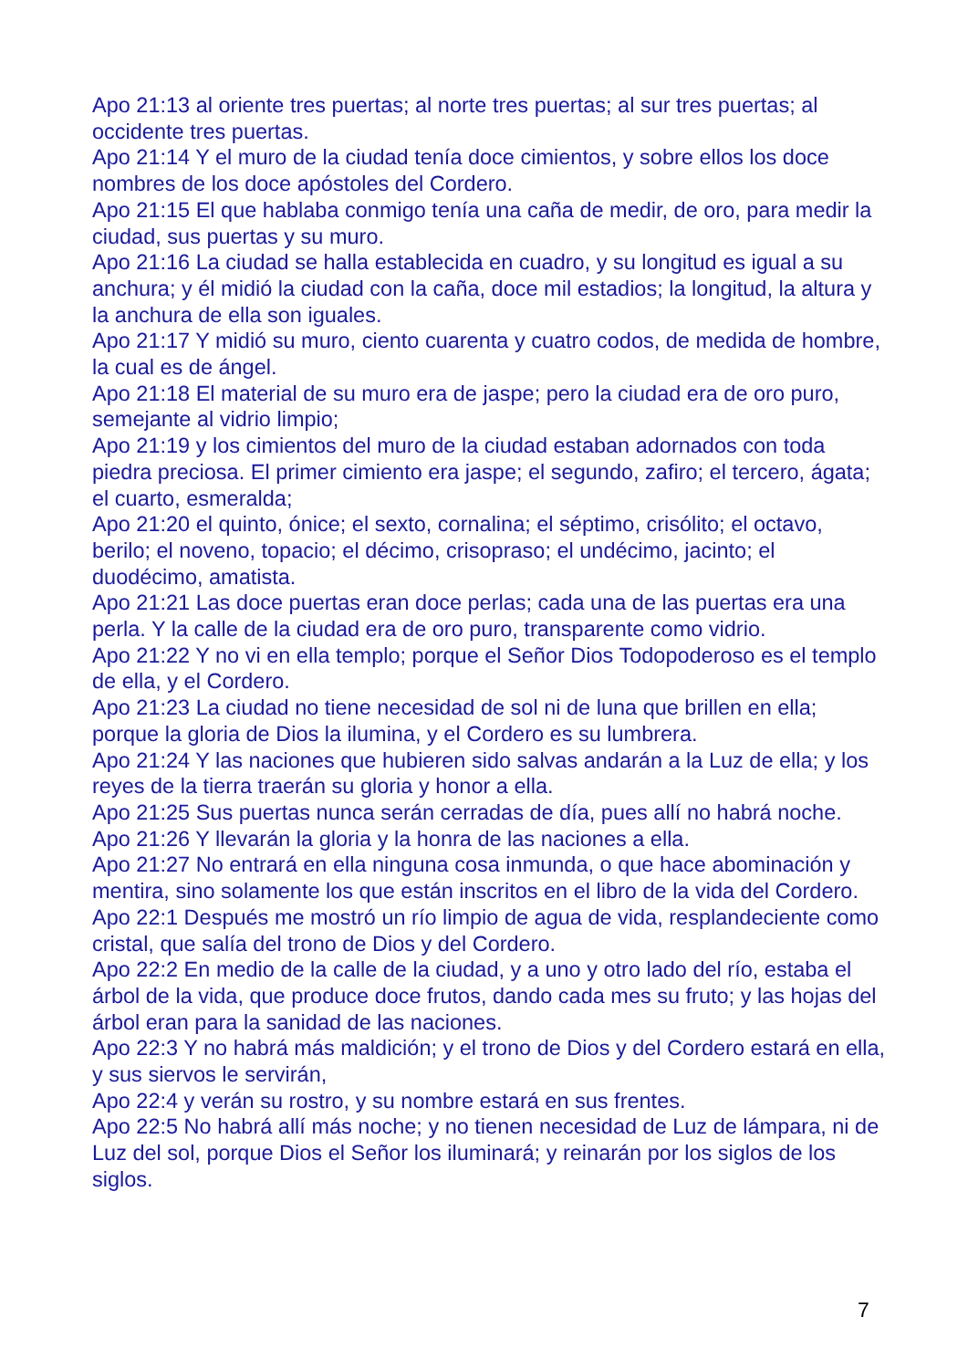Apo 21:13 al oriente tres puertas; al norte tres puertas; al sur tres puertas; al occidente tres puertas.
Apo 21:14 Y el muro de la ciudad tenía doce cimientos, y sobre ellos los doce nombres de los doce apóstoles del Cordero.
Apo 21:15 El que hablaba conmigo tenía una caña de medir, de oro, para medir la ciudad, sus puertas y su muro.
Apo 21:16 La ciudad se halla establecida en cuadro, y su longitud es igual a su anchura; y él midió la ciudad con la caña, doce mil estadios; la longitud, la altura y la anchura de ella son iguales.
Apo 21:17 Y midió su muro, ciento cuarenta y cuatro codos, de medida de hombre, la cual es de ángel.
Apo 21:18 El material de su muro era de jaspe; pero la ciudad era de oro puro, semejante al vidrio limpio;
Apo 21:19 y los cimientos del muro de la ciudad estaban adornados con toda piedra preciosa. El primer cimiento era jaspe; el segundo, zafiro; el tercero, ágata; el cuarto, esmeralda;
Apo 21:20 el quinto, ónice; el sexto, cornalina; el séptimo, crisólito; el octavo, berilo; el noveno, topacio; el décimo, crisopraso; el undécimo, jacinto; el duodécimo, amatista.
Apo 21:21 Las doce puertas eran doce perlas; cada una de las puertas era una perla. Y la calle de la ciudad era de oro puro, transparente como vidrio.
Apo 21:22 Y no vi en ella templo; porque el Señor Dios Todopoderoso es el templo de ella, y el Cordero.
Apo 21:23 La ciudad no tiene necesidad de sol ni de luna que brillen en ella; porque la gloria de Dios la ilumina, y el Cordero es su lumbrera.
Apo 21:24 Y las naciones que hubieren sido salvas andarán a la Luz de ella; y los reyes de la tierra traerán su gloria y honor a ella.
Apo 21:25 Sus puertas nunca serán cerradas de día, pues allí no habrá noche.
Apo 21:26 Y llevarán la gloria y la honra de las naciones a ella.
Apo 21:27 No entrará en ella ninguna cosa inmunda, o que hace abominación y mentira, sino solamente los que están inscritos en el libro de la vida del Cordero.
Apo 22:1 Después me mostró un río limpio de agua de vida, resplandeciente como cristal, que salía del trono de Dios y del Cordero.
Apo 22:2 En medio de la calle de la ciudad, y a uno y otro lado del río, estaba el árbol de la vida, que produce doce frutos, dando cada mes su fruto; y las hojas del árbol eran para la sanidad de las naciones.
Apo 22:3 Y no habrá más maldición; y el trono de Dios y del Cordero estará en ella, y sus siervos le servirán,
Apo 22:4 y verán su rostro, y su nombre estará en sus frentes.
Apo 22:5 No habrá allí más noche; y no tienen necesidad de Luz de lámpara, ni de Luz del sol, porque Dios el Señor los iluminará; y reinarán por los siglos de los siglos.
7